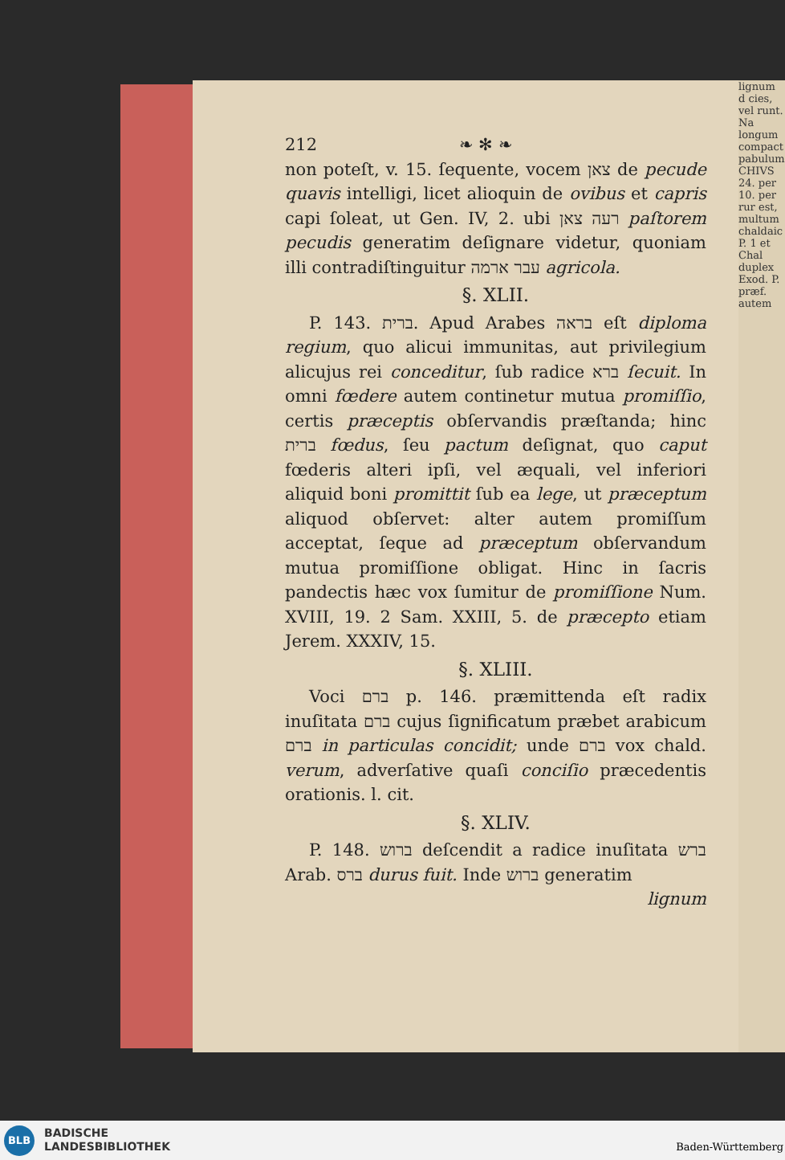lignum d cies, vel runt. Na longum compact pabulum CHIVS 24. per 10. per rur est, multum chaldaic P. 1 et Chal duplex Exod. P. præf. autem
212 ❧ ✻ ❧
non poteſt, v. 15. ſequente, vocem צאן de pecude quavis intelligi, licet alioquin de ovibus et capris capi ſoleat, ut Gen. IV, 2. ubi רעה צאן paſtorem pecudis generatim deſignare videtur, quoniam illi contradiſtinguitur עבר ארמה agricola.
§. XLII.
P. 143. ברית. Apud Arabes בראה eſt diploma regium, quo alicui immunitas, aut privilegium alicujus rei conceditur, ſub radice ברא ſecuit. In omni fœdere autem continetur mutua promiſſio, certis præceptis obſervandis præſtanda; hinc ברית fœdus, ſeu pactum deſignat, quo caput fœderis alteri ipſi, vel æquali, vel inferiori aliquid boni promittit ſub ea lege, ut præceptum aliquod obſervet: alter autem promiſſum acceptat, ſeque ad præceptum obſervandum mutua promiſſione obligat. Hinc in ſacris pandectis hæc vox ſumitur de promiſſione Num. XVIII, 19. 2 Sam. XXIII, 5. de præcepto etiam Jerem. XXXIV, 15.
§. XLIII.
Voci ברם p. 146. præmittenda eſt radix inuſitata ברם cujus ſignificatum præbet arabicum ברם in particulas concidit; unde ברם vox chald. verum, adverſative quaſi conciſio præcedentis orationis. l. cit.
§. XLIV.
P. 148. ברוש deſcendit a radice inuſitata ברש Arab. ברס durus fuit. Inde ברוש generatim
lignum
BLB
BADISCHE
LANDESBIBLIOTHEK
Baden-Württemberg